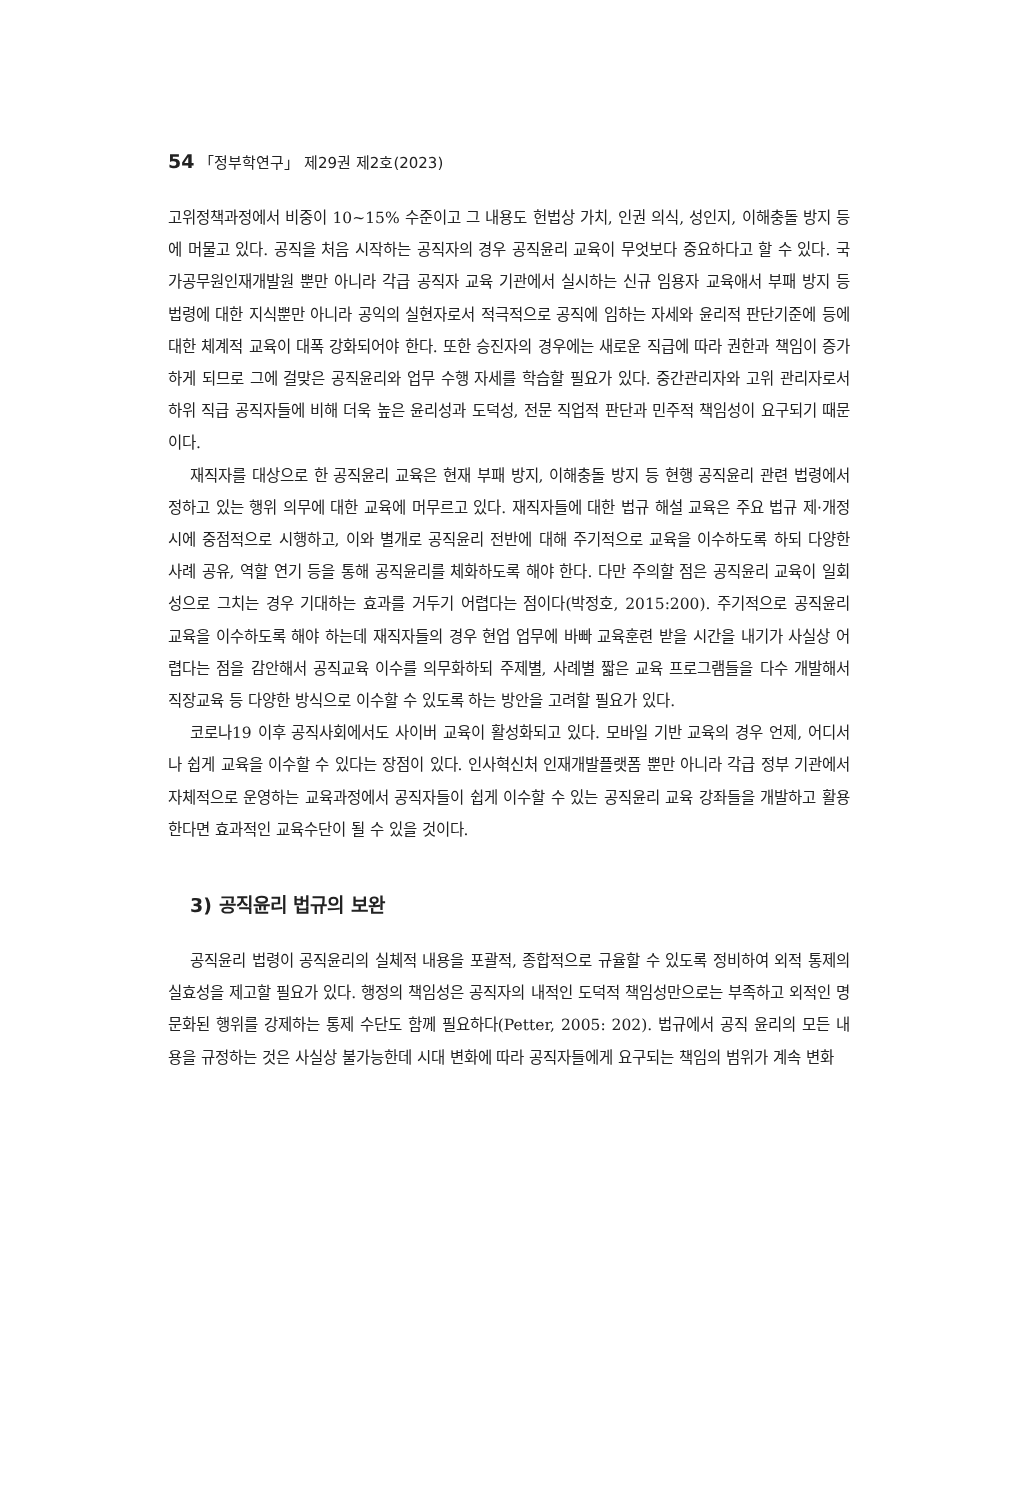54 「정부학연구」 제29권 제2호(2023)
고위정책과정에서 비중이 10~15% 수준이고 그 내용도 헌법상 가치, 인권 의식, 성인지, 이해충돌 방지 등에 머물고 있다. 공직을 처음 시작하는 공직자의 경우 공직윤리 교육이 무엇보다 중요하다고 할 수 있다. 국가공무원인재개발원 뿐만 아니라 각급 공직자 교육 기관에서 실시하는 신규 임용자 교육애서 부패 방지 등 법령에 대한 지식뿐만 아니라 공익의 실현자로서 적극적으로 공직에 임하는 자세와 윤리적 판단기준에 등에 대한 체계적 교육이 대폭 강화되어야 한다. 또한 승진자의 경우에는 새로운 직급에 따라 권한과 책임이 증가하게 되므로 그에 걸맞은 공직윤리와 업무 수행 자세를 학습할 필요가 있다. 중간관리자와 고위 관리자로서 하위 직급 공직자들에 비해 더욱 높은 윤리성과 도덕성, 전문 직업적 판단과 민주적 책임성이 요구되기 때문이다.
재직자를 대상으로 한 공직윤리 교육은 현재 부패 방지, 이해충돌 방지 등 현행 공직윤리 관련 법령에서 정하고 있는 행위 의무에 대한 교육에 머무르고 있다. 재직자들에 대한 법규 해설 교육은 주요 법규 제·개정시에 중점적으로 시행하고, 이와 별개로 공직윤리 전반에 대해 주기적으로 교육을 이수하도록 하되 다양한 사례 공유, 역할 연기 등을 통해 공직윤리를 체화하도록 해야 한다. 다만 주의할 점은 공직윤리 교육이 일회성으로 그치는 경우 기대하는 효과를 거두기 어렵다는 점이다(박정호, 2015:200). 주기적으로 공직윤리 교육을 이수하도록 해야 하는데 재직자들의 경우 현업 업무에 바빠 교육훈련 받을 시간을 내기가 사실상 어렵다는 점을 감안해서 공직교육 이수를 의무화하되 주제별, 사례별 짧은 교육 프로그램들을 다수 개발해서 직장교육 등 다양한 방식으로 이수할 수 있도록 하는 방안을 고려할 필요가 있다.
코로나19 이후 공직사회에서도 사이버 교육이 활성화되고 있다. 모바일 기반 교육의 경우 언제, 어디서나 쉽게 교육을 이수할 수 있다는 장점이 있다. 인사혁신처 인재개발플랫폼 뿐만 아니라 각급 정부 기관에서 자체적으로 운영하는 교육과정에서 공직자들이 쉽게 이수할 수 있는 공직윤리 교육 강좌들을 개발하고 활용한다면 효과적인 교육수단이 될 수 있을 것이다.
3) 공직윤리 법규의 보완
공직윤리 법령이 공직윤리의 실체적 내용을 포괄적, 종합적으로 규율할 수 있도록 정비하여 외적 통제의 실효성을 제고할 필요가 있다. 행정의 책임성은 공직자의 내적인 도덕적 책임성만으로는 부족하고 외적인 명문화된 행위를 강제하는 통제 수단도 함께 필요하다(Petter, 2005: 202). 법규에서 공직 윤리의 모든 내용을 규정하는 것은 사실상 불가능한데 시대 변화에 따라 공직자들에게 요구되는 책임의 범위가 계속 변화